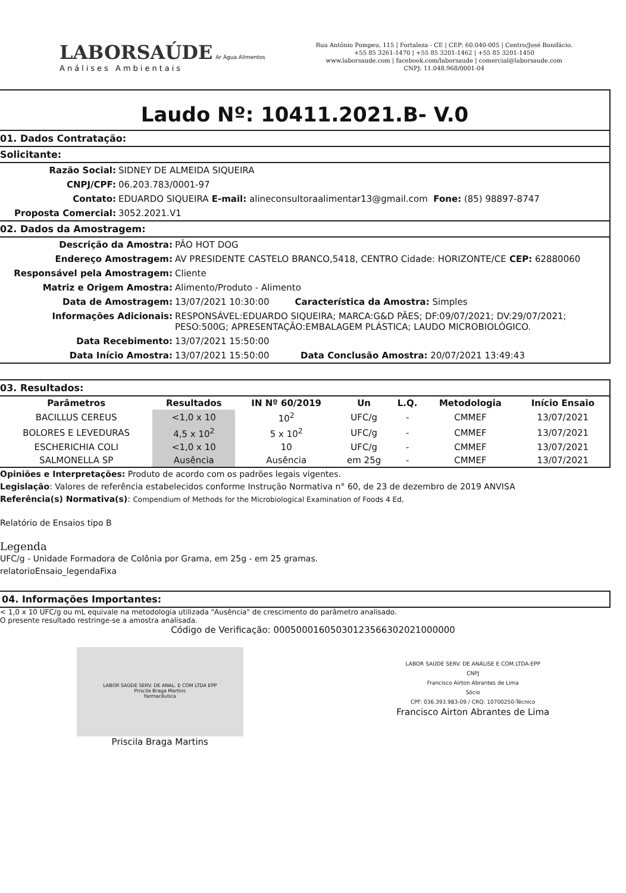LABORSAÚDE Ar Água Alimentos
Análises Ambientais
Rua Antônio Pompeu, 115 | Fortaleza - CE | CEP: 60.040-005 | Centro/José Bonifácio.
+55 85 3261-1470 | +55 85 3201-1462 | +55 85 3201-1450
www.laborsaude.com | facebook.com/laborsaude | comercial@laborsaude.com
CNPJ: 11.048.968/0001-04
Laudo Nº: 10411.2021.B- V.0
01. Dados Contratação:
Solicitante:
Razão Social: SIDNEY DE ALMEIDA SIQUEIRA
CNPJ/CPF: 06.203.783/0001-97
Contato: EDUARDO SIQUEIRA E-mail: alineconsultoraalimentar13@gmail.com Fone: (85) 98897-8747
Proposta Comercial: 3052.2021.V1
02. Dados da Amostragem:
Descrição da Amostra: PÃO HOT DOG
Endereço Amostragem: AV PRESIDENTE CASTELO BRANCO,5418, CENTRO Cidade: HORIZONTE/CE CEP: 62880060
Responsável pela Amostragem: Cliente
Matriz e Origem Amostra: Alimento/Produto - Alimento
Data de Amostragem: 13/07/2021 10:30:00 Característica da Amostra: Simples
Informações Adicionais: RESPONSÁVEL:EDUARDO SIQUEIRA; MARCA:G&D PÃES; DF:09/07/2021; DV:29/07/2021; PESO:500G; APRESENTAÇÃO:EMBALAGEM PLÁSTICA; LAUDO MICROBIOLÓGICO.
Data Recebimento: 13/07/2021 15:50:00
Data Início Amostra: 13/07/2021 15:50:00 Data Conclusão Amostra: 20/07/2021 13:49:43
03. Resultados:
| Parâmetros | Resultados | IN Nº 60/2019 | Un | L.Q. | Metodologia | Início Ensaio |
| --- | --- | --- | --- | --- | --- | --- |
| BACILLUS CEREUS | <1,0 x 10 | 10<sup>2</sup> | UFC/g | - | CMMEF | 13/07/2021 |
| BOLORES E LEVEDURAS | 4,5 x 10<sup>2</sup> | 5 x 10<sup>2</sup> | UFC/g | - | CMMEF | 13/07/2021 |
| ESCHERICHIA COLI | <1,0 x 10 | 10 | UFC/g | - | CMMEF | 13/07/2021 |
| SALMONELLA SP | Ausência | Ausência | em 25g | - | CMMEF | 13/07/2021 |
Opiniões e Interpretações: Produto de acordo com os padrões legais vigentes.
Legislação: Valores de referência estabelecidos conforme Instrução Normativa n° 60, de 23 de dezembro de 2019 ANVISA
Referência(s) Normativa(s): Compendium of Methods for the Microbiological Examination of Foods 4 Ed,
Relatório de Ensaios tipo B
Legenda
UFC/g - Unidade Formadora de Colônia por Grama, em 25g - em 25 gramas.
relatorioEnsaio_legendaFixa
04. Informações Importantes:
< 1,0 x 10 UFC/g ou mL equivale na metodologia utilizada "Ausência" de crescimento do parâmetro analisado.
O presente resultado restringe-se a amostra analisada.
Código de Verificação: 00050001605030123566302021000000
LABOR SAÚDE SERV. DE ANAL. E COM LTDA EPP
Priscila Braga Martins
Farmacêutica
Priscila Braga Martins
LABOR SAÚDE SERV. DE ANÁLISE E COM.LTDA-EPP
CNPJ
Francisco Airton Abrantes de Lima
Sócio
CPF: 036.393.983-09 / CRQ: 10700250-Técnico
Francisco Airton Abrantes de Lima